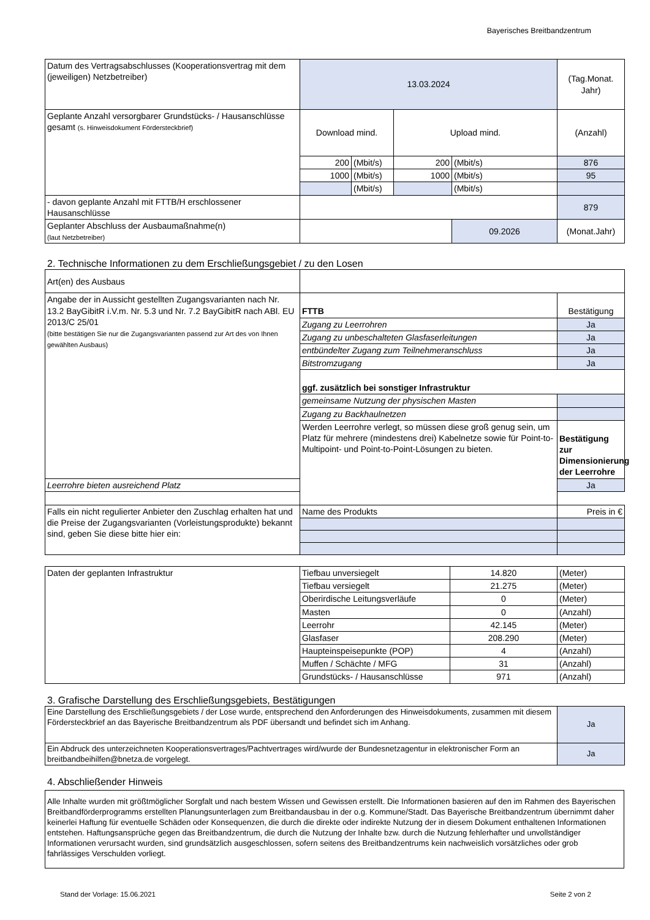Bayerisches Breitbandzentrum
| Datum des Vertragsabschlusses (Kooperationsvertrag mit dem (jeweiligen) Netzbetreiber) | 13.03.2024 | | | | (Tag.Monat. Jahr) |
| Geplante Anzahl versorgbarer Grundstücks- / Hausanschlüsse gesamt (s. Hinweisdokument Fördersteckbrief) | Download mind. | | Upload mind. | | (Anzahl) |
| | 200 | (Mbit/s) | 200 | (Mbit/s) | 876 |
| | 1000 | (Mbit/s) | 1000 | (Mbit/s) | 95 |
| | | (Mbit/s) | | (Mbit/s) | |
| - davon geplante Anzahl mit FTTB/H erschlossener Hausanschlüsse | | | | | 879 |
| Geplanter Abschluss der Ausbaumaßnahme(n) (laut Netzbetreiber) | | | | 09.2026 | (Monat.Jahr) |
2. Technische Informationen zu dem Erschließungsgebiet / zu den Losen
| Art(en) des Ausbaus | | |
| Angabe der in Aussicht gestellten Zugangsvarianten nach Nr. 13.2 BayGibitR i.V.m. Nr. 5.3 und Nr. 7.2 BayGibitR nach ABl. EU 2013/C 25/01 (bitte bestätigen Sie nur die Zugangsvarianten passend zur Art des von Ihnen gewählten Ausbaus) | FTTB | Bestätigung |
| | Zugang zu Leerrohren | Ja |
| | Zugang zu unbeschalteten Glasfaserleitungen | Ja |
| | entbündelter Zugang zum Teilnehmeranschluss | Ja |
| | Bitstromzugang | Ja |
| | ggf. zusätzlich bei sonstiger Infrastruktur | |
| | gemeinsame Nutzung der physischen Masten | |
| | Zugang zu Backhaulnetzen | |
| | Werden Leerrohre verlegt, so müssen diese groß genug sein, um Platz für mehrere (mindestens drei) Kabelnetze sowie für Point-to-Multipoint- und Point-to-Point-Lösungen zu bieten. | Bestätigung zur Dimensionierung der Leerrohre |
| Leerrohre bieten ausreichend Platz | | Ja |
| Falls ein nicht regulierter Anbieter den Zuschlag erhalten hat und die Preise der Zugangsvarianten (Vorleistungsprodukte) bekannt sind, geben Sie diese bitte hier ein: | Name des Produkts | Preis in € |
| Daten der geplanten Infrastruktur | Tiefbau unversiegelt | 14.820 | (Meter) |
| | Tiefbau versiegelt | 21.275 | (Meter) |
| | Oberirdische Leitungsverläufe | 0 | (Meter) |
| | Masten | 0 | (Anzahl) |
| | Leerrohr | 42.145 | (Meter) |
| | Glasfaser | 208.290 | (Meter) |
| | Haupteinspeisepunkte (POP) | 4 | (Anzahl) |
| | Muffen / Schächte / MFG | 31 | (Anzahl) |
| | Grundstücks- / Hausanschlüsse | 971 | (Anzahl) |
3. Grafische Darstellung des Erschließungsgebiets, Bestätigungen
| Eine Darstellung des Erschließungsgebiets / der Lose wurde, entsprechend den Anforderungen des Hinweisdokuments, zusammen mit diesem Fördersteckbrief an das Bayerische Breitbandzentrum als PDF übersandt und befindet sich im Anhang. | Ja |
| Ein Abdruck des unterzeichneten Kooperationsvertrages/Pachtvertrages wird/wurde der Bundesnetzagentur in elektronischer Form an breitbandbeihilfen@bnetza.de vorgelegt. | Ja |
4. Abschließender Hinweis
| Alle Inhalte wurden mit größtmöglicher Sorgfalt und nach bestem Wissen und Gewissen erstellt. Die Informationen basieren auf den im Rahmen des Bayerischen Breitbandförderprogramms erstellten Planungsunterlagen zum Breitbandausbau in der o.g. Kommune/Stadt. Das Bayerische Breitbandzentrum übernimmt daher keinerlei Haftung für eventuelle Schäden oder Konsequenzen, die durch die direkte oder indirekte Nutzung der in diesem Dokument enthaltenen Informationen entstehen. Haftungsansprüche gegen das Breitbandzentrum, die durch die Nutzung der Inhalte bzw. durch die Nutzung fehlerhafter und unvollständiger Informationen verursacht wurden, sind grundsätzlich ausgeschlossen, sofern seitens des Breitbandzentrums kein nachweislich vorsätzliches oder grob fahrlässiges Verschulden vorliegt. |
Stand der Vorlage: 15.06.2021 Seite 2 von 2